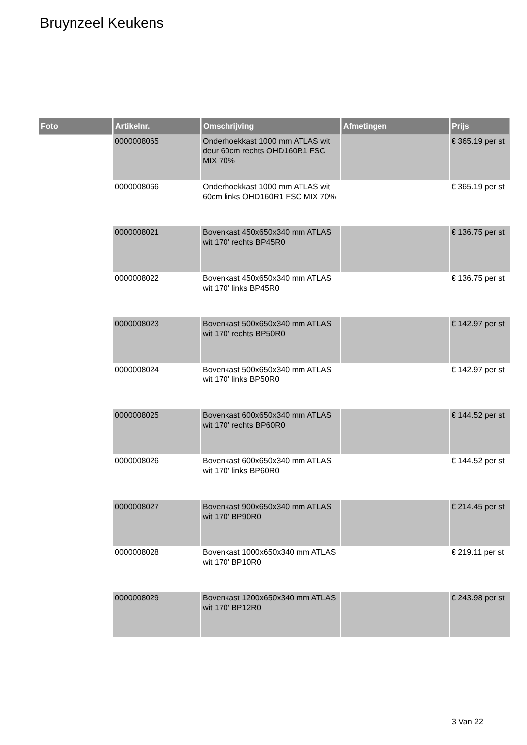Bruynzeel Keukens
| Foto | Artikelnr. | Omschrijving | Afmetingen | Prijs |
| --- | --- | --- | --- | --- |
| | 0000008065 | Onderhoekkast 1000 mm ATLAS wit deur 60cm rechts OHD160R1 FSC MIX 70% | | € 365.19 per st |
| | 0000008066 | Onderhoekkast 1000 mm ATLAS wit 60cm links OHD160R1 FSC MIX 70% | | € 365.19 per st |
| | 0000008021 | Bovenkast 450x650x340 mm ATLAS wit 170' rechts BP45R0 | | € 136.75 per st |
| | 0000008022 | Bovenkast 450x650x340 mm ATLAS wit 170' links BP45R0 | | € 136.75 per st |
| | 0000008023 | Bovenkast 500x650x340 mm ATLAS wit 170' rechts BP50R0 | | € 142.97 per st |
| | 0000008024 | Bovenkast 500x650x340 mm ATLAS wit 170' links BP50R0 | | € 142.97 per st |
| | 0000008025 | Bovenkast 600x650x340 mm ATLAS wit 170' rechts BP60R0 | | € 144.52 per st |
| | 0000008026 | Bovenkast 600x650x340 mm ATLAS wit 170' links BP60R0 | | € 144.52 per st |
| | 0000008027 | Bovenkast 900x650x340 mm ATLAS wit 170' BP90R0 | | € 214.45 per st |
| | 0000008028 | Bovenkast 1000x650x340 mm ATLAS wit 170' BP10R0 | | € 219.11 per st |
| | 0000008029 | Bovenkast 1200x650x340 mm ATLAS wit 170' BP12R0 | | € 243.98 per st |
3 Van 22